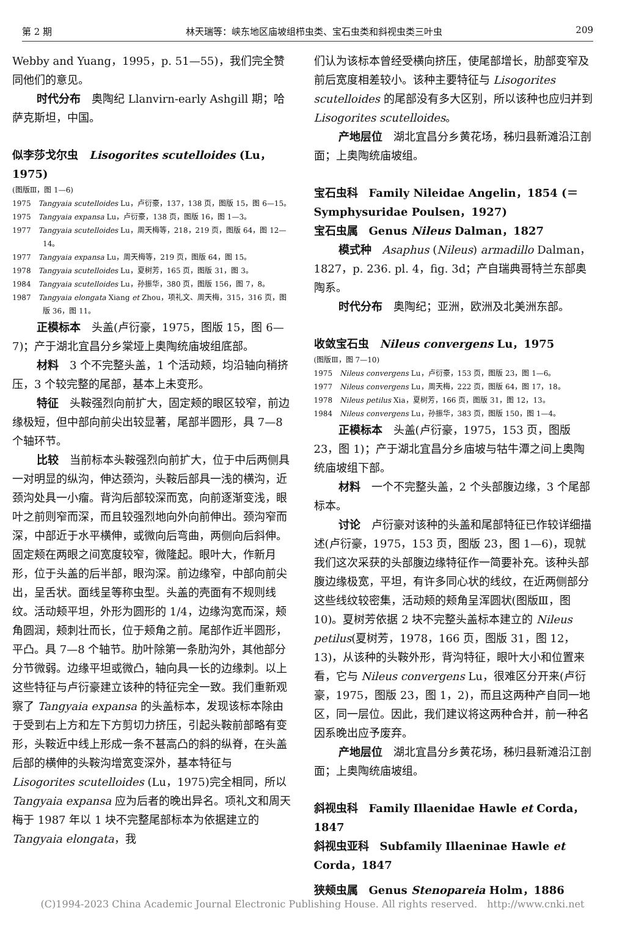第 2 期 林天瑞等：峡东地区庙坡组栉虫类、宝石虫类和斜视虫类三叶虫 209
Webby and Yuang，1995，p. 51—55)，我们完全赞同他们的意见。
时代分布　奥陶纪 Llanvirn-early Ashgill 期；哈萨克斯坦，中国。
似李莎戈尔虫　Lisogorites scutelloides (Lu，1975)
(图版Ⅲ，图 1—6)
1975　Tangyaia scutelloides Lu，卢衍豪，137，138 页，图版 15，图 6—15。
1975　Tangyaia expansa Lu，卢衍豪，138 页，图版 16，图 1—3。
1977　Tangyaia scutelloides Lu，周天梅等，218，219 页，图版 64，图 12—14。
1977　Tangyaia expansa Lu，周天梅等，219 页，图版 64，图 15。
1978　Tangyaia scutelloides Lu，夏树芳，165 页，图版 31，图 3。
1984　Tangyaia scutelloides Lu，孙振华，380 页，图版 156，图 7，8。
1987　Tangyaia elongata Xiang et Zhou，项礼文、周天梅，315，316 页，图版 36，图 11。
正模标本　头盖(卢衍豪，1975，图版 15，图 6—7)；产于湖北宜昌分乡棠垭上奥陶统庙坡组底部。
材料　3 个不完整头盖，1 个活动颊，均沿轴向稍挤压，3 个较完整的尾部，基本上未变形。
特征　头鞍强烈向前扩大，固定颊的眼区较窄，前边缘极短，但中部向前尖出较显著，尾部半圆形，具 7—8 个轴环节。
比较　当前标本头鞍强烈向前扩大，位于中后两侧具一对明显的纵沟，伸达颈沟，头鞍后部具一浅的横沟，近颈沟处具一小瘤。背沟后部较深而宽，向前逐渐变浅，眼叶之前则窄而深，而且较强烈地向外向前伸出。颈沟窄而深，中部近于水平横伸，或微向后弯曲，两侧向后斜伸。固定颊在两眼之间宽度较窄，微隆起。眼叶大，作新月形，位于头盖的后半部，眼沟深。前边缘窄，中部向前尖出，呈舌状。面线呈等称虫型。头盖的壳面有不规则线纹。活动颊平坦，外形为圆形的 1/4，边缘沟宽而深，颊角圆润，颊刺壮而长，位于颊角之前。尾部作近半圆形，平凸。具 7—8 个轴节。肋叶除第一条肋沟外，其他部分分节微弱。边缘平坦或微凸，轴向具一长的边缘刺。以上这些特征与卢衍豪建立该种的特征完全一致。我们重新观察了 Tangyaia expansa 的头盖标本，发现该标本除由于受到右上方和左下方剪切力挤压，引起头鞍前部略有变形，头鞍近中线上形成一条不甚高凸的斜的纵脊，在头盖后部的横伸的头鞍沟增宽变深外，基本特征与 Lisogorites scutelloides (Lu，1975)完全相同，所以 Tangyaia expansa 应为后者的晚出异名。项礼文和周天梅于 1987 年以 1 块不完整尾部标本为依据建立的 Tangyaia elongata，我
们认为该标本曾经受横向挤压，使尾部增长，肋部变窄及前后宽度相差较小。该种主要特征与 Lisogorites scutelloides 的尾部没有多大区别，所以该种也应归并到 Lisogorites scutelloides。
产地层位　湖北宜昌分乡黄花场，秭归县新滩沿江剖面；上奥陶统庙坡组。
宝石虫科　Family Nileidae Angelin，1854 (＝Symphysuridae Poulsen，1927)
宝石虫属　Genus Nileus Dalman，1827
模式种　Asaphus (Nileus) armadillo Dalman，1827，p. 236. pl. 4，fig. 3d；产自瑞典哥特兰东部奥陶系。
时代分布　奥陶纪；亚洲，欧洲及北美洲东部。
收敛宝石虫　Nileus convergens Lu，1975
(图版Ⅲ，图 7—10)
1975　Nileus convergens Lu，卢衍豪，153 页，图版 23，图 1—6。
1977　Nileus convergens Lu，周天梅，222 页，图版 64，图 17，18。
1978　Nileus petilus Xia，夏树芳，166 页，图版 31，图 12，13。
1984　Nileus convergens Lu，孙振华，383 页，图版 150，图 1—4。
正模标本　头盖(卢衍豪，1975，153 页，图版 23，图 1)；产于湖北宜昌分乡庙坡与牯牛潭之间上奥陶统庙坡组下部。
材料　一个不完整头盖，2 个头部腹边缘，3 个尾部标本。
讨论　卢衍豪对该种的头盖和尾部特征已作较详细描述(卢衍豪，1975，153 页，图版 23，图 1—6)，现就我们这次采获的头部腹边缘特征作一简要补充。该种头部腹边缘极宽，平坦，有许多同心状的线纹，在近两侧部分这些线纹较密集，活动颊的颊角呈浑圆状(图版Ⅲ，图 10)。夏树芳依据 2 块不完整头盖标本建立的 Nileus petilus(夏树芳，1978，166 页，图版 31，图 12，13)，从该种的头鞍外形，背沟特征，眼叶大小和位置来看，它与 Nileus convergens Lu，很难区分开来(卢衍豪，1975，图版 23，图 1，2)，而且这两种产自同一地区，同一层位。因此，我们建议将这两种合并，前一种名因系晚出应予废弃。
产地层位　湖北宜昌分乡黄花场，秭归县新滩沿江剖面；上奥陶统庙坡组。
斜视虫科　Family Illaenidae Hawle et Corda，1847
斜视虫亚科　Subfamily Illaeninae Hawle et Corda，1847
狭颊虫属　Genus Stenopareia Holm，1886
(C)1994-2023 China Academic Journal Electronic Publishing House. All rights reserved.　http://www.cnki.net